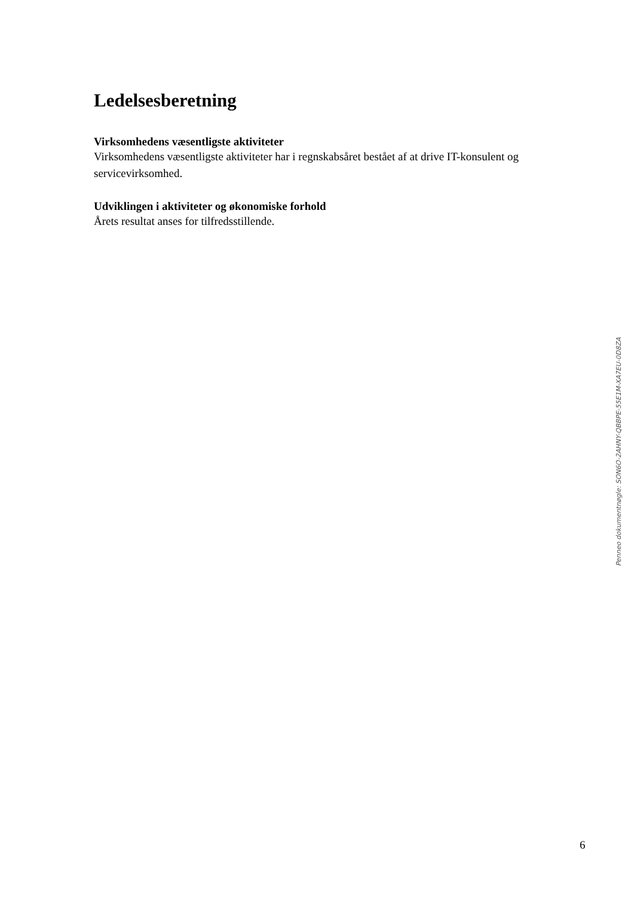Ledelsesberetning
Virksomhedens væsentligste aktiviteter
Virksomhedens væsentligste aktiviteter har i regnskabsåret bestået af at drive IT-konsulent og servicevirksomhed.
Udviklingen i aktiviteter og økonomiske forhold
Årets resultat anses for tilfredsstillende.
Penneo dokumentnøgle: SON6O-2AHNY-QBBPE-55E1M-XA7EU-0D8ZA
6